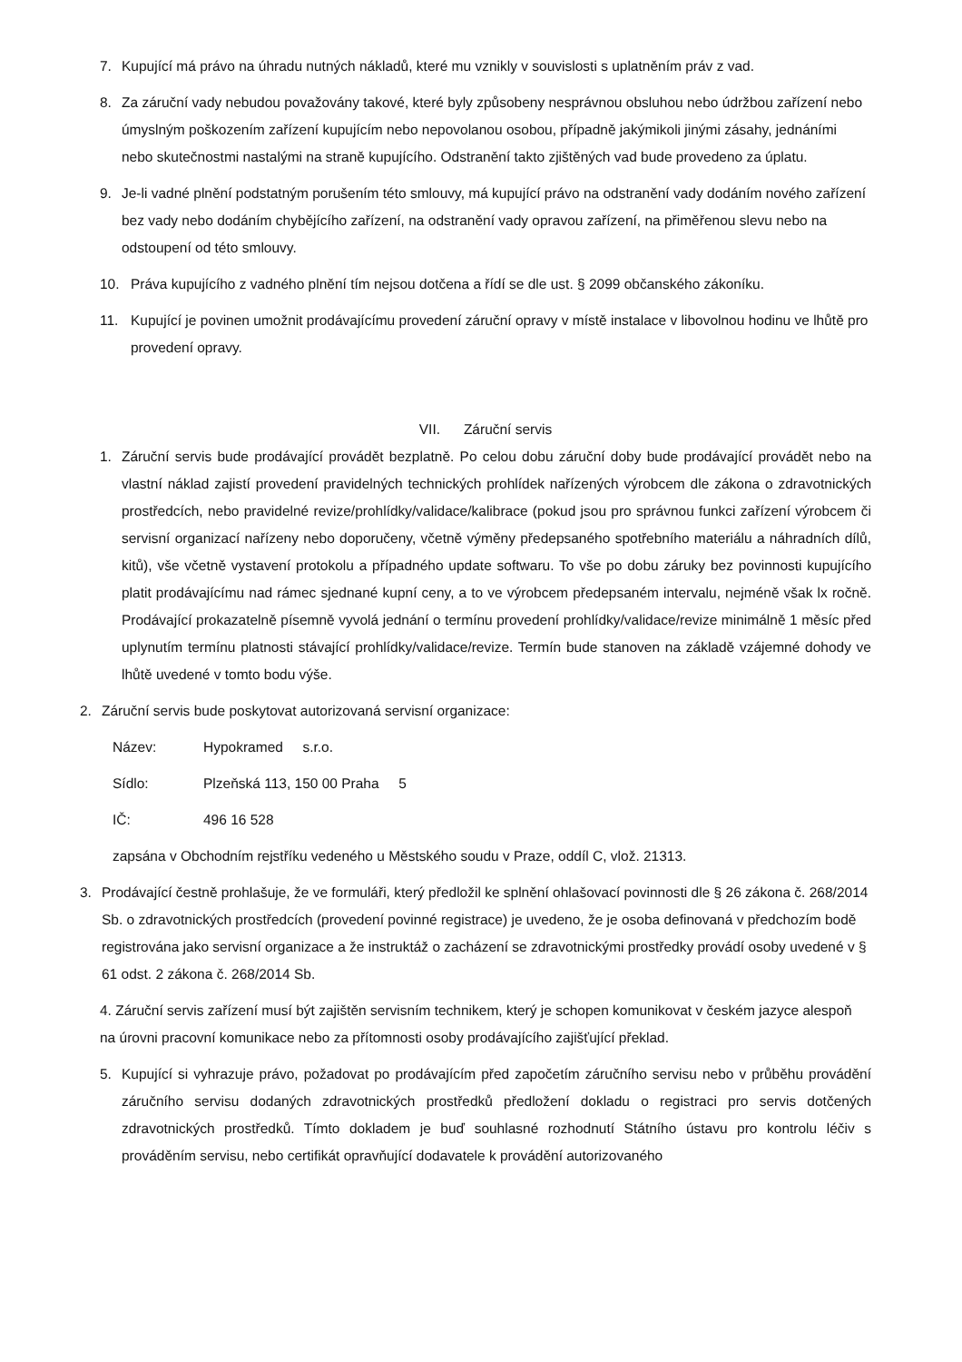7. Kupující má právo na úhradu nutných nákladů, které mu vznikly v souvislosti s uplatněním práv z vad.
8. Za záruční vady nebudou považovány takové, které byly způsobeny nesprávnou obsluhou nebo údržbou zařízení nebo úmyslným poškozením zařízení kupujícím nebo nepovolanou osobou, případně jakýmikoli jinými zásahy, jednáními nebo skutečnostmi nastalými na straně kupujícího. Odstranění takto zjištěných vad bude provedeno za úplatu.
9. Je-li vadné plnění podstatným porušením této smlouvy, má kupující právo na odstranění vady dodáním nového zařízení bez vady nebo dodáním chybějícího zařízení, na odstranění vady opravou zařízení, na přiměřenou slevu nebo na odstoupení od této smlouvy.
10. Práva kupujícího z vadného plnění tím nejsou dotčena a řídí se dle ust. § 2099 občanského zákoníku.
11. Kupující je povinen umožnit prodávajícímu provedení záruční opravy v místě instalace v libovolnou hodinu ve lhůtě pro provedení opravy.
VII. Záruční servis
1. Záruční servis bude prodávající provádět bezplatně. Po celou dobu záruční doby bude prodávající provádět nebo na vlastní náklad zajistí provedení pravidelných technických prohlídek nařízených výrobcem dle zákona o zdravotnických prostředcích, nebo pravidelné revize/prohlídky/validace/kalibrace (pokud jsou pro správnou funkci zařízení výrobcem či servisní organizací nařízeny nebo doporučeny, včetně výměny předepsaného spotřebního materiálu a náhradních dílů, kitů), vše včetně vystavení protokolu a případného update softwaru. To vše po dobu záruky bez povinnosti kupujícího platit prodávajícímu nad rámec sjednané kupní ceny, a to ve výrobcem předepsaném intervalu, nejméně však lx ročně. Prodávající prokazatelně písemně vyvolá jednání o termínu provedení prohlídky/validace/revize minimálně 1 měsíc před uplynutím termínu platnosti stávající prohlídky/validace/revize. Termín bude stanoven na základě vzájemné dohody ve lhůtě uvedené v tomto bodu výše.
2. Záruční servis bude poskytovat autorizovaná servisní organizace:
Název: Hypokramed s.r.o.
Sídlo: Plzeňská 113, 150 00 Praha 5
IČ: 496 16 528
zapsána v Obchodním rejstříku vedeného u Městského soudu v Praze, oddíl C, vlož. 21313.
3. Prodávající čestně prohlašuje, že ve formuláři, který předložil ke splnění ohlašovací povinnosti dle § 26 zákona č. 268/2014 Sb. o zdravotnických prostředcích (provedení povinné registrace) je uvedeno, že je osoba definovaná v předchozím bodě registrována jako servisní organizace a že instruktáž o zacházení se zdravotnickými prostředky provádí osoby uvedené v § 61 odst. 2 zákona č. 268/2014 Sb.
4. Záruční servis zařízení musí být zajištěn servisním technikem, který je schopen komunikovat v českém jazyce alespoň na úrovni pracovní komunikace nebo za přítomnosti osoby prodávajícího zajišťující překlad.
5. Kupující si vyhrazuje právo, požadovat po prodávajícím před započetím záručního servisu nebo v průběhu provádění záručního servisu dodaných zdravotnických prostředků předložení dokladu o registraci pro servis dotčených zdravotnických prostředků. Tímto dokladem je buď souhlasné rozhodnutí Státního ústavu pro kontrolu léčiv s prováděním servisu, nebo certifikát opravňující dodavatele k provádění autorizovaného